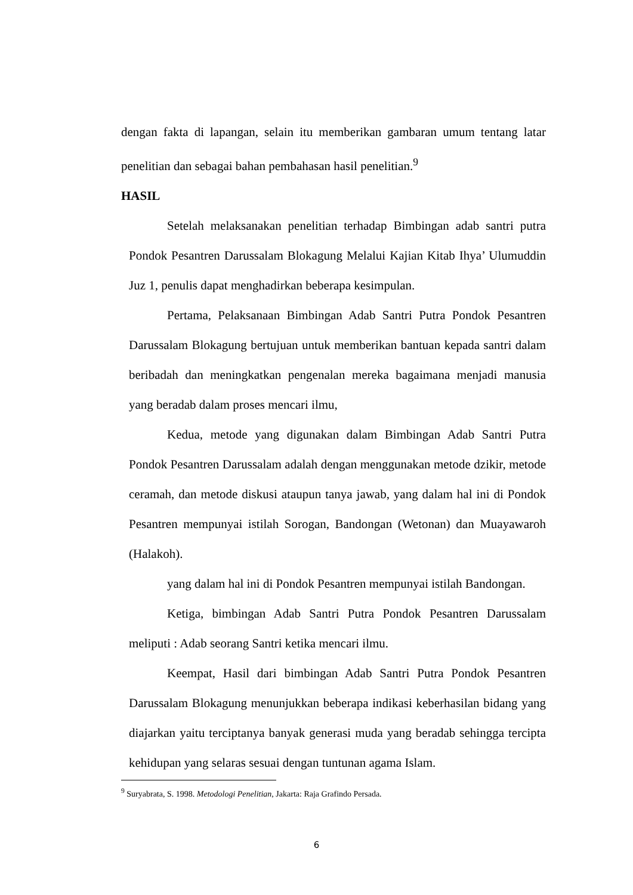dengan fakta di lapangan, selain itu memberikan gambaran umum tentang latar penelitian dan sebagai bahan pembahasan hasil penelitian.<sup>9</sup>
HASIL
Setelah melaksanakan penelitian terhadap Bimbingan adab santri putra Pondok Pesantren Darussalam Blokagung Melalui Kajian Kitab Ihya’ Ulumuddin Juz 1, penulis dapat menghadirkan beberapa kesimpulan.
Pertama, Pelaksanaan Bimbingan Adab Santri Putra Pondok Pesantren Darussalam Blokagung bertujuan untuk memberikan bantuan kepada santri dalam beribadah dan meningkatkan pengenalan mereka bagaimana menjadi manusia yang beradab dalam proses mencari ilmu,
Kedua, metode yang digunakan dalam Bimbingan Adab Santri Putra Pondok Pesantren Darussalam adalah dengan menggunakan metode dzikir, metode ceramah, dan metode diskusi ataupun tanya jawab, yang dalam hal ini di Pondok Pesantren mempunyai istilah Sorogan, Bandongan (Wetonan) dan Muayawaroh (Halakoh).
yang dalam hal ini di Pondok Pesantren mempunyai istilah Bandongan.
Ketiga, bimbingan Adab Santri Putra Pondok Pesantren Darussalam meliputi : Adab seorang Santri ketika mencari ilmu.
Keempat, Hasil dari bimbingan Adab Santri Putra Pondok Pesantren Darussalam Blokagung menunjukkan beberapa indikasi keberhasilan bidang yang diajarkan yaitu terciptanya banyak generasi muda yang beradab sehingga tercipta kehidupan yang selaras sesuai dengan tuntunan agama Islam.
<sup>9</sup> Suryabrata, S. 1998. Metodologi Penelitian, Jakarta: Raja Grafindo Persada.
6